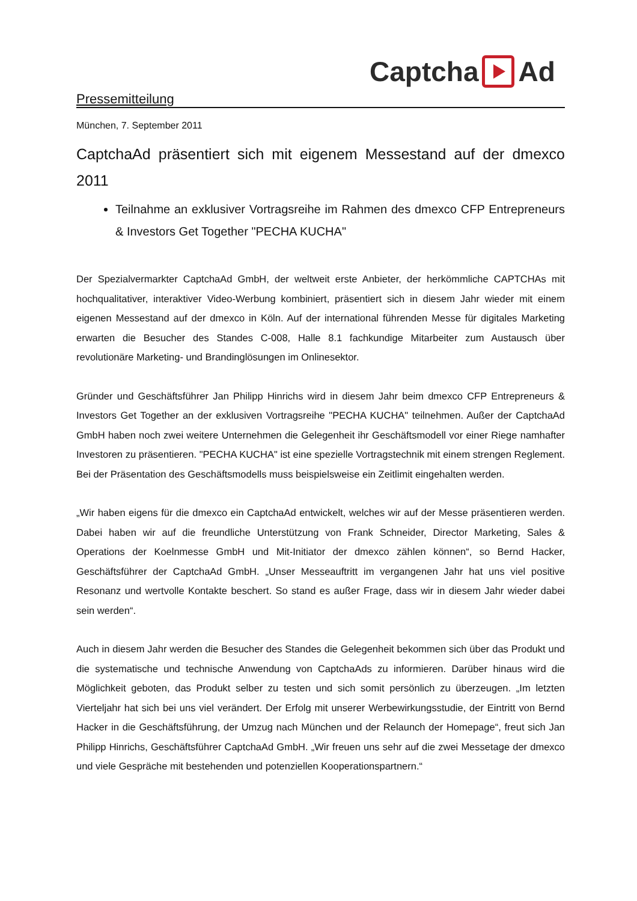Captcha Ad
Pressemitteilung
München, 7. September 2011
CaptchaAd präsentiert sich mit eigenem Messestand auf der dmexco 2011
Teilnahme an exklusiver Vortragsreihe im Rahmen des dmexco CFP Entrepreneurs & Investors Get Together "PECHA KUCHA"
Der Spezialvermarkter CaptchaAd GmbH, der weltweit erste Anbieter, der herkömmliche CAPTCHAs mit hochqualitativer, interaktiver Video-Werbung kombiniert, präsentiert sich in diesem Jahr wieder mit einem eigenen Messestand auf der dmexco in Köln. Auf der international führenden Messe für digitales Marketing erwarten die Besucher des Standes C-008, Halle 8.1 fachkundige Mitarbeiter zum Austausch über revolutionäre Marketing- und Brandinglösungen im Onlinesektor.
Gründer und Geschäftsführer Jan Philipp Hinrichs wird in diesem Jahr beim dmexco CFP Entrepreneurs & Investors Get Together an der exklusiven Vortragsreihe "PECHA KUCHA" teilnehmen. Außer der CaptchaAd GmbH haben noch zwei weitere Unternehmen die Gelegenheit ihr Geschäftsmodell vor einer Riege namhafter Investoren zu präsentieren. "PECHA KUCHA" ist eine spezielle Vortragstechnik mit einem strengen Reglement. Bei der Präsentation des Geschäftsmodells muss beispielsweise ein Zeitlimit eingehalten werden.
„Wir haben eigens für die dmexco ein CaptchaAd entwickelt, welches wir auf der Messe präsentieren werden. Dabei haben wir auf die freundliche Unterstützung von Frank Schneider, Director Marketing, Sales & Operations der Koelnmesse GmbH und Mit-Initiator der dmexco zählen können“, so Bernd Hacker, Geschäftsführer der CaptchaAd GmbH. „Unser Messeauftritt im vergangenen Jahr hat uns viel positive Resonanz und wertvolle Kontakte beschert. So stand es außer Frage, dass wir in diesem Jahr wieder dabei sein werden“.
Auch in diesem Jahr werden die Besucher des Standes die Gelegenheit bekommen sich über das Produkt und die systematische und technische Anwendung von CaptchaAds zu informieren. Darüber hinaus wird die Möglichkeit geboten, das Produkt selber zu testen und sich somit persönlich zu überzeugen. „Im letzten Vierteljahr hat sich bei uns viel verändert. Der Erfolg mit unserer Werbewirkungsstudie, der Eintritt von Bernd Hacker in die Geschäftsführung, der Umzug nach München und der Relaunch der Homepage“, freut sich Jan Philipp Hinrichs, Geschäftsführer CaptchaAd GmbH. „Wir freuen uns sehr auf die zwei Messetage der dmexco und viele Gespräche mit bestehenden und potenziellen Kooperationspartnern.“